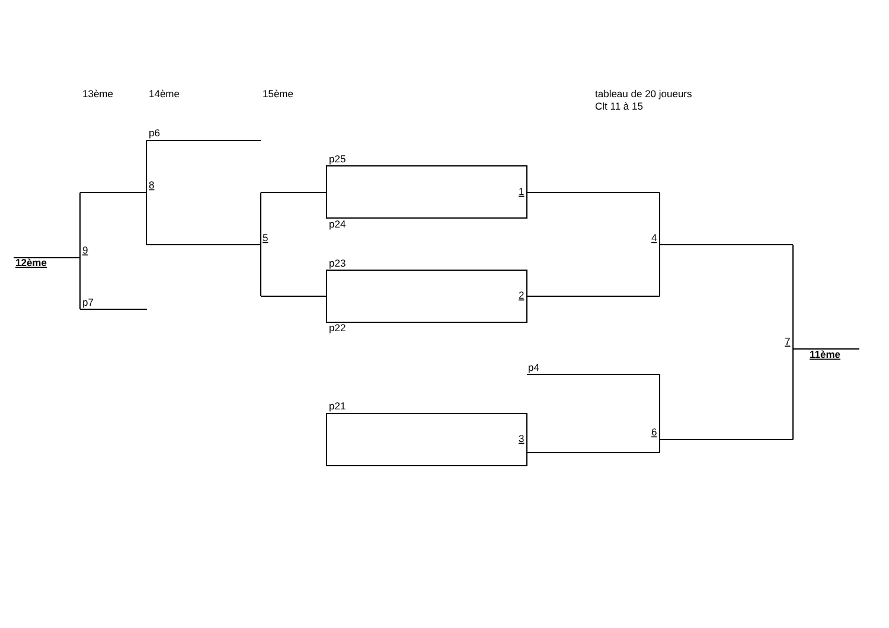13ème
14ème
15ème
tableau de 20 joueurs
Clt 11 à 15
p6
p25
8
1
p24
5
4
9
12ème
p23
2
p7
p22
7
11ème
p4
p21
6
3